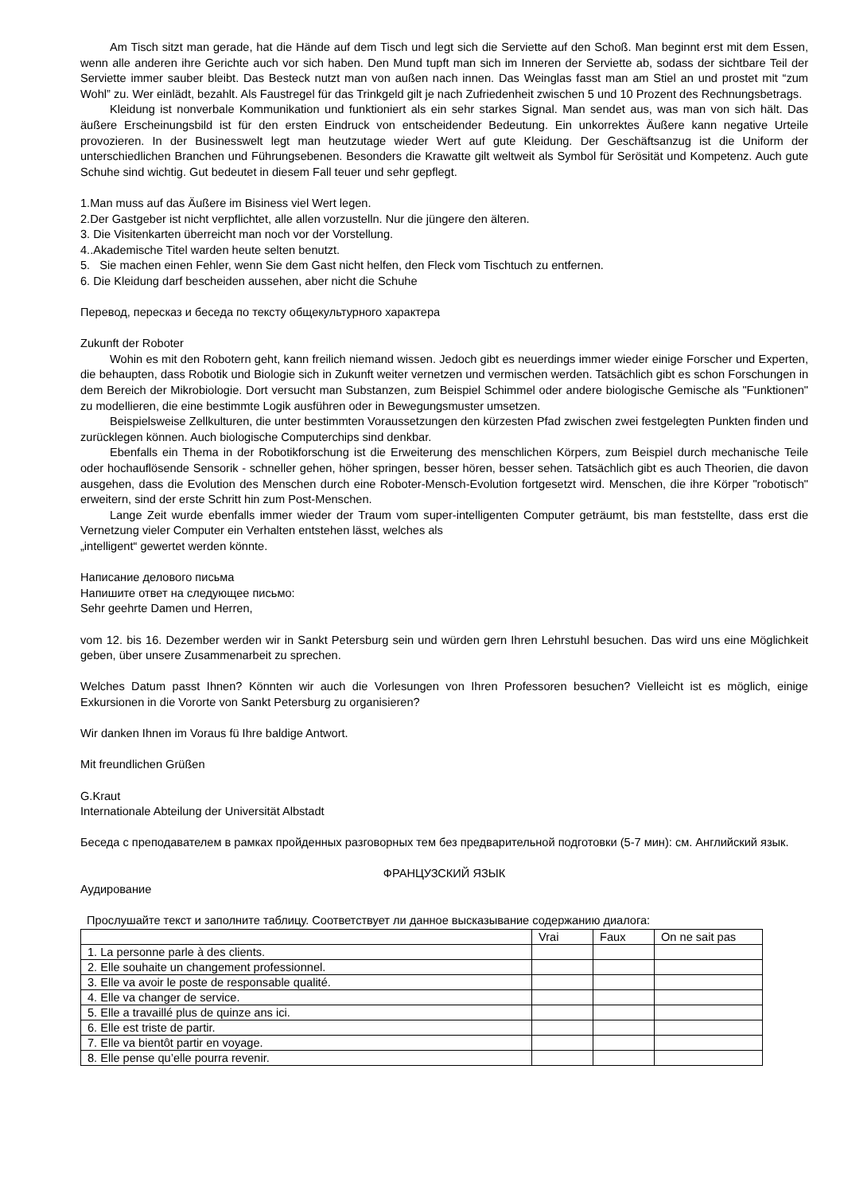Am Tisch sitzt man gerade, hat die Hände auf dem Tisch und legt sich die Serviette auf den Schoß. Man beginnt erst mit dem Essen, wenn alle anderen ihre Gerichte auch vor sich haben. Den Mund tupft man sich im Inneren der Serviette ab, sodass der sichtbare Teil der Serviette immer sauber bleibt. Das Besteck nutzt man von außen nach innen. Das Weinglas fasst man am Stiel an und prostet mit “zum Wohl” zu. Wer einlädt, bezahlt. Als Faustregel für das Trinkgeld gilt je nach Zufriedenheit zwischen 5 und 10 Prozent des Rechnungsbetrags.
Kleidung ist nonverbale Kommunikation und funktioniert als ein sehr starkes Signal. Man sendet aus, was man von sich hält. Das äußere Erscheinungsbild ist für den ersten Eindruck von entscheidender Bedeutung. Ein unkorrektes Äußere kann negative Urteile provozieren. In der Businesswelt legt man heutzutage wieder Wert auf gute Kleidung. Der Geschäftsanzug ist die Uniform der unterschiedlichen Branchen und Führungsebenen. Besonders die Krawatte gilt weltweit als Symbol für Serösität und Kompetenz. Auch gute Schuhe sind wichtig. Gut bedeutet in diesem Fall teuer und sehr gepflegt.
1.Man muss auf das Äußere im Bisiness viel Wert legen.
2.Der Gastgeber ist nicht verpflichtet, alle allen vorzustelln. Nur die jüngere den älteren.
3. Die Visitenkarten überreicht man noch vor der Vorstellung.
4..Akademische Titel warden heute selten benutzt.
5. Sie machen einen Fehler, wenn Sie dem Gast nicht helfen, den Fleck vom Tischtuch zu entfernen.
6. Die Kleidung darf bescheiden aussehen, aber nicht die Schuhe
Перевод, пересказ и беседа по тексту общекультурного характера
Zukunft der Roboter
Wohin es mit den Robotern geht, kann freilich niemand wissen. Jedoch gibt es neuerdings immer wieder einige Forscher und Experten, die behaupten, dass Robotik und Biologie sich in Zukunft weiter vernetzen und vermischen werden. Tatsächlich gibt es schon Forschungen in dem Bereich der Mikrobiologie. Dort versucht man Substanzen, zum Beispiel Schimmel oder andere biologische Gemische als "Funktionen" zu modellieren, die eine bestimmte Logik ausführen oder in Bewegungsmuster umsetzen.
Beispielsweise Zellkulturen, die unter bestimmten Voraussetzungen den kürzesten Pfad zwischen zwei festgelegten Punkten finden und zurücklegen können. Auch biologische Computerchips sind denkbar.
Ebenfalls ein Thema in der Robotikforschung ist die Erweiterung des menschlichen Körpers, zum Beispiel durch mechanische Teile oder hochauflösende Sensorik - schneller gehen, höher springen, besser hören, besser sehen. Tatsächlich gibt es auch Theorien, die davon ausgehen, dass die Evolution des Menschen durch eine Roboter-Mensch-Evolution fortgesetzt wird. Menschen, die ihre Körper "robotisch" erweitern, sind der erste Schritt hin zum Post-Menschen.
Lange Zeit wurde ebenfalls immer wieder der Traum vom super-intelligenten Computer geträumt, bis man feststellte, dass erst die Vernetzung vieler Computer ein Verhalten entstehen lässt, welches als
„intelligent“ gewertet werden könnte.
Написание делового письма
Напишите ответ на следующее письмо:
Sehr geehrte Damen und Herren,
vom 12. bis 16. Dezember werden wir in Sankt Petersburg sein und würden gern Ihren Lehrstuhl besuchen. Das wird uns eine Möglichkeit geben, über unsere Zusammenarbeit zu sprechen.
Welches Datum passt Ihnen? Könnten wir auch die Vorlesungen von Ihren Professoren besuchen? Vielleicht ist es möglich, einige Exkursionen in die Vororte von Sankt Petersburg zu organisieren?
Wir danken Ihnen im Voraus fü Ihre baldige Antwort.
Mit freundlichen Grüßen
G.Kraut
Internationale Abteilung der Universität Albstadt
Беседа с преподавателем в рамках пройденных разговорных тем без предварительной подготовки (5-7 мин): см. Английский язык.
ФРАНЦУЗСКИЙ ЯЗЫК
Аудирование
Прослушайте текст и заполните таблицу. Соответствует ли данное высказывание содержанию диалога:
| | Vrai | Faux | On ne sait pas |
| 1. La personne parle à des clients. | | | |
| 2. Elle souhaite un changement professionnel. | | | |
| 3. Elle va avoir le poste de responsable qualité. | | | |
| 4. Elle va changer de service. | | | |
| 5. Elle a travaillé plus de quinze ans ici. | | | |
| 6. Elle est triste de partir. | | | |
| 7. Elle va bientôt partir en voyage. | | | |
| 8. Elle pense qu’elle pourra revenir. | | | |